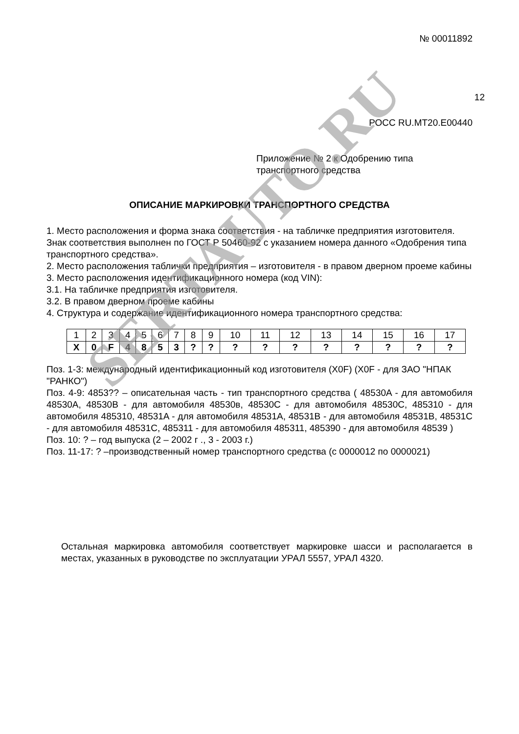№ 00011892
12
РОСС RU.MT20.E00440
Приложение № 2 к Одобрению типа
транспортного средства
ОПИСАНИЕ МАРКИРОВКИ ТРАНСПОРТНОГО СРЕДСТВА
1. Место расположения и форма знака соответствия - на табличке предприятия изготовителя. Знак соответствия выполнен по ГОСТ Р 50460-92 с указанием номера данного «Одобрения типа транспортного средства».
2. Место расположения таблички предприятия – изготовителя - в правом дверном проеме кабины
3. Место расположения идентификационного номера (код VIN):
3.1. На табличке предприятия изготовителя.
3.2. В правом дверном проеме кабины
4. Структура и содержание идентификационного номера транспортного средства:
| 1 | 2 | 3 | 4 | 5 | 6 | 7 | 8 | 9 | 10 | 11 | 12 | 13 | 14 | 15 | 16 | 17 |
| X | 0 | F | 4 | 8 | 5 | 3 | ? | ? | ? | ? | ? | ? | ? | ? | ? | ? |
Поз. 1-3: международный идентификационный код изготовителя (X0F) (X0F - для ЗАО "НПАК "РАНКО")
Поз. 4-9: 4853?? – описательная часть - тип транспортного средства ( 48530A - для автомобиля 48530A, 48530B - для автомобиля 48530в, 48530C - для автомобиля 48530C, 485310 - для автомобиля 485310, 48531A - для автомобиля 48531A, 48531B - для автомобиля 48531B, 48531C - для автомобиля 48531C, 485311 - для автомобиля 485311, 485390 - для автомобиля 48539 )
Поз. 10: ? – год выпуска (2 – 2002 г ., 3 - 2003 г.)
Поз. 11-17: ? –производственный номер транспортного средства (с 0000012 по 0000021)
Остальная маркировка автомобиля соответствует маркировке шасси и располагается в местах, указанных в руководстве по эксплуатации УРАЛ 5557, УРАЛ 4320.
SERTAUTO.RU